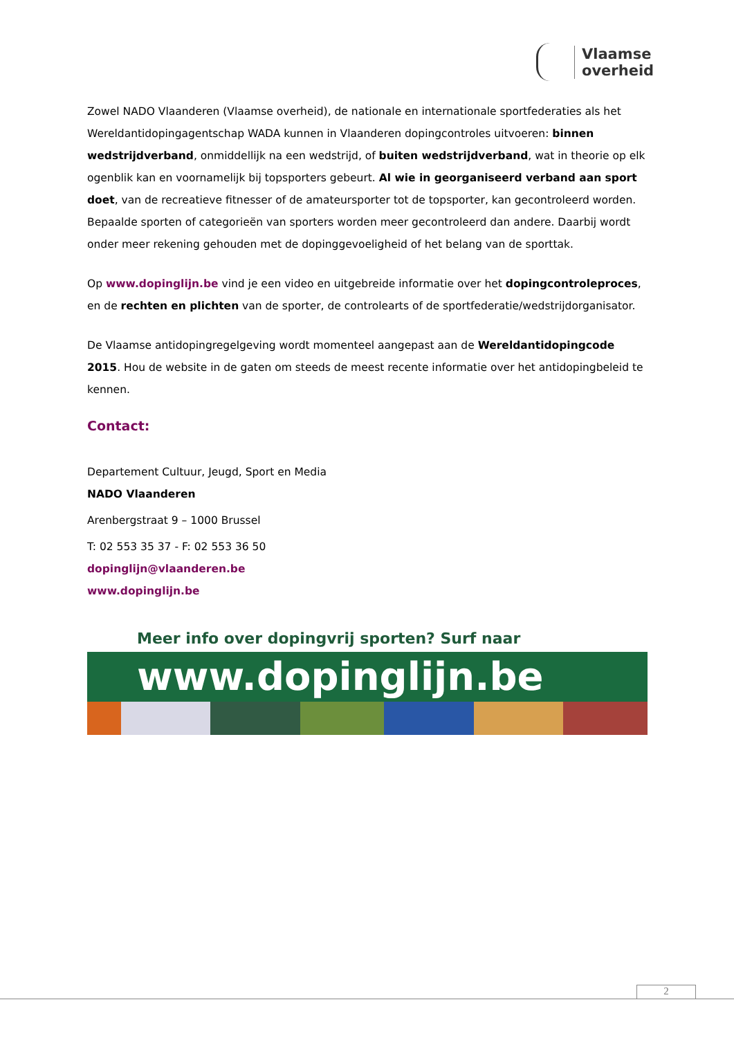Vlaamse
overheid
Zowel NADO Vlaanderen (Vlaamse overheid), de nationale en internationale sportfederaties als het Wereldantidopingagentschap WADA kunnen in Vlaanderen dopingcontroles uitvoeren: binnen wedstrijdverband, onmiddellijk na een wedstrijd, of buiten wedstrijdverband, wat in theorie op elk ogenblik kan en voornamelijk bij topsporters gebeurt. Al wie in georganiseerd verband aan sport doet, van de recreatieve fitnesser of de amateursporter tot de topsporter, kan gecontroleerd worden. Bepaalde sporten of categorieën van sporters worden meer gecontroleerd dan andere. Daarbij wordt onder meer rekening gehouden met de dopinggevoeligheid of het belang van de sporttak.
Op www.dopinglijn.be vind je een video en uitgebreide informatie over het dopingcontroleproces, en de rechten en plichten van de sporter, de controlearts of de sportfederatie/wedstrijdorganisator.
De Vlaamse antidopingregelgeving wordt momenteel aangepast aan de Wereldantidopingcode 2015. Hou de website in de gaten om steeds de meest recente informatie over het antidopingbeleid te kennen.
Contact:
Departement Cultuur, Jeugd, Sport en Media
NADO Vlaanderen
Arenbergstraat 9 – 1000 Brussel
T: 02 553 35 37 - F: 02 553 36 50
dopinglijn@vlaanderen.be
www.dopinglijn.be
Meer info over dopingvrij sporten? Surf naar
www.dopinglijn.be
2